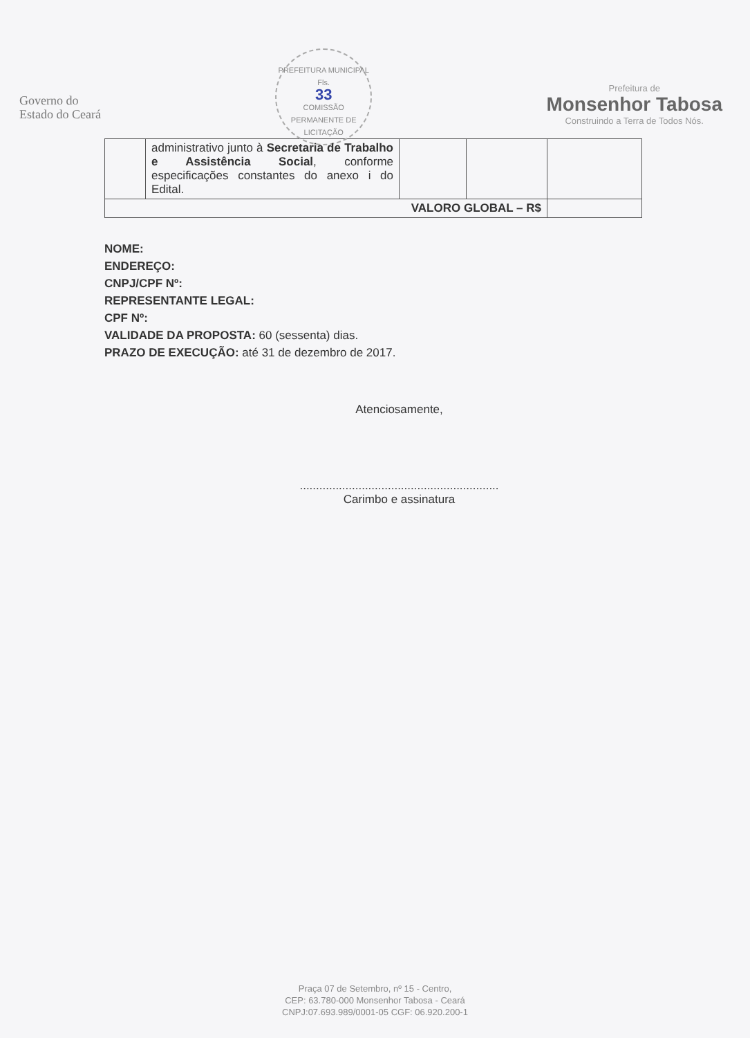Governo do
Estado do Ceará
PREFEITURA MUNICIPAL
Fls.
33
COMISSÃO PERMANENTE DE LICITAÇÃO
Prefeitura de
Monsenhor Tabosa
Construindo a Terra de Todos Nós.
| | administrativo junto à Secretaria de Trabalho e Assistência Social , conforme especificações constantes do anexo i do Edital. | | | |
| VALORO GLOBAL – R$ | | | | |
NOME:
ENDEREÇO:
CNPJ/CPF Nº:
REPRESENTANTE LEGAL:
CPF Nº:
VALIDADE DA PROPOSTA: 60 (sessenta) dias.
PRAZO DE EXECUÇÃO: até 31 de dezembro de 2017.
Atenciosamente,
.............................................................
Carimbo e assinatura
Praça 07 de Setembro, nº 15 - Centro,
CEP: 63.780-000 Monsenhor Tabosa - Ceará
CNPJ:07.693.989/0001-05 CGF: 06.920.200-1